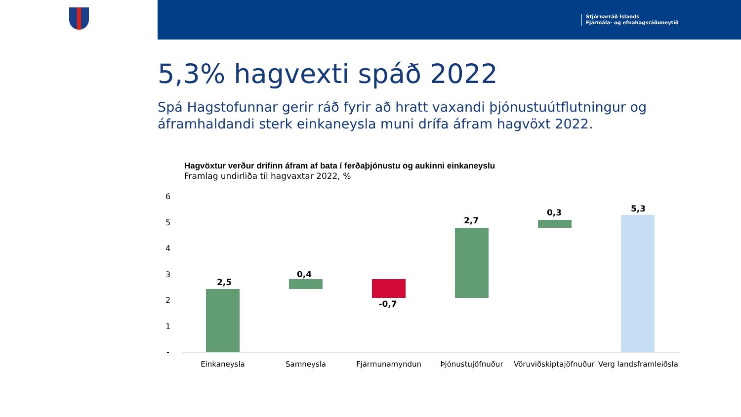Stjórnarráð Íslands
Fjármála- og efnahagsráðuneytið
5,3% hagvexti spáð 2022
Spá Hagstofunnar gerir ráð fyrir að hratt vaxandi þjónustuútflutningur og áframhaldandi sterk einkaneysla muni drífa áfram hagvöxt 2022.
Hagvöxtur verður drifinn áfram af bata í ferðaþjónustu og aukinni einkaneyslu
Framlag undirliða til hagvaxtar 2022, %
6
5
4
3
2
1
-
2,5
0,4
-0,7
2,7
0,3
5,3
Einkaneysla
Samneysla
Fjármunamyndun
Þjónustujöfnuður
Vöruviðskiptajöfnuður
Verg landsframleiðsla